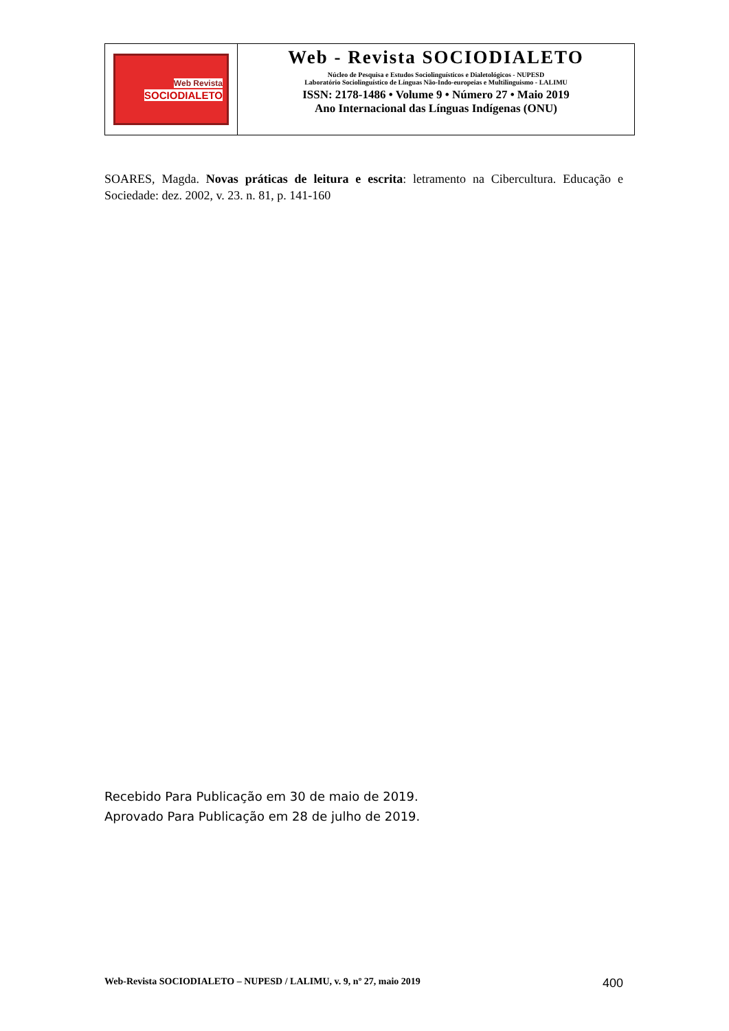Web Revista
SOCIODIALETO
Web - Revista SOCIODIALETO
Núcleo de Pesquisa e Estudos Sociolinguísticos e Dialetológicos - NUPESD
Laboratório Sociolinguístico de Línguas Não-Indo-europeias e Multilinguismo - LALIMU
ISSN: 2178-1486 • Volume 9 • Número 27 • Maio 2019
Ano Internacional das Línguas Indígenas (ONU)
SOARES, Magda. Novas práticas de leitura e escrita: letramento na Cibercultura. Educação e Sociedade: dez. 2002, v. 23. n. 81, p. 141-160
Recebido Para Publicação em 30 de maio de 2019.
Aprovado Para Publicação em 28 de julho de 2019.
Web-Revista SOCIODIALETO – NUPESD / LALIMU, v. 9, nº 27, maio 2019 400